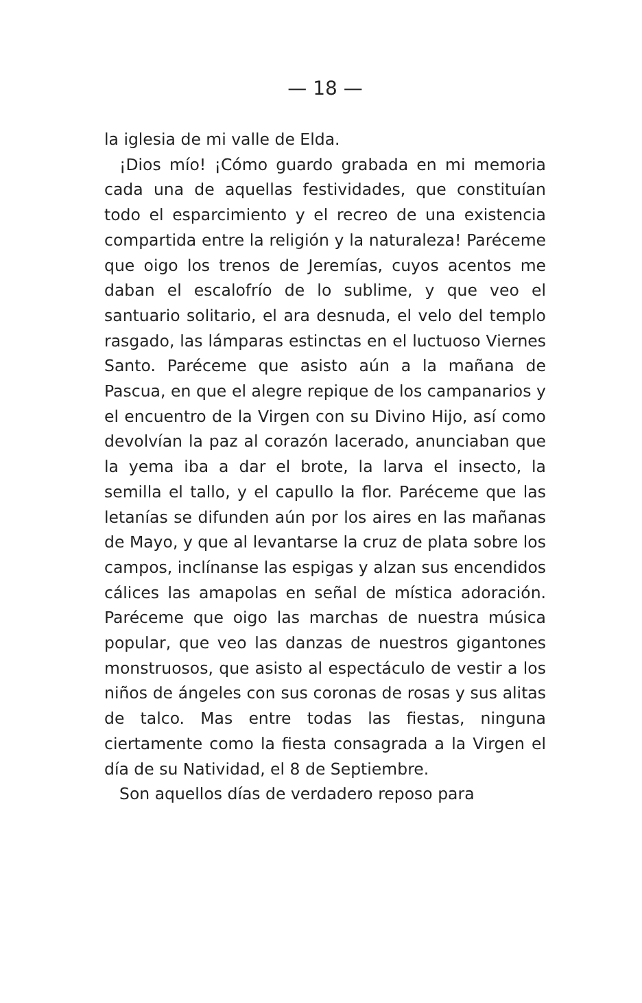— 18 —
la iglesia de mi valle de Elda.
¡Dios mío! ¡Cómo guardo grabada en mi memoria cada una de aquellas festividades, que constituían todo el esparcimiento y el recreo de una existencia compartida entre la religión y la naturaleza! Paréceme que oigo los trenos de Jeremías, cuyos acentos me daban el escalofrío de lo sublime, y que veo el santuario solitario, el ara desnuda, el velo del templo rasgado, las lámparas estinctas en el luctuoso Viernes Santo. Paréceme que asisto aún a la mañana de Pascua, en que el alegre repique de los campanarios y el encuentro de la Virgen con su Divino Hijo, así como devolvían la paz al corazón lacerado, anunciaban que la yema iba a dar el brote, la larva el insecto, la semilla el tallo, y el capullo la flor. Paréceme que las letanías se difunden aún por los aires en las mañanas de Mayo, y que al levantarse la cruz de plata sobre los campos, inclínanse las espigas y alzan sus encendidos cálices las amapolas en señal de mística adoración. Paréceme que oigo las marchas de nuestra música popular, que veo las danzas de nuestros gigantones monstruosos, que asisto al espectáculo de vestir a los niños de ángeles con sus coronas de rosas y sus alitas de talco. Mas entre todas las fiestas, ninguna ciertamente como la fiesta consagrada a la Virgen el día de su Natividad, el 8 de Septiembre.
Son aquellos días de verdadero reposo para